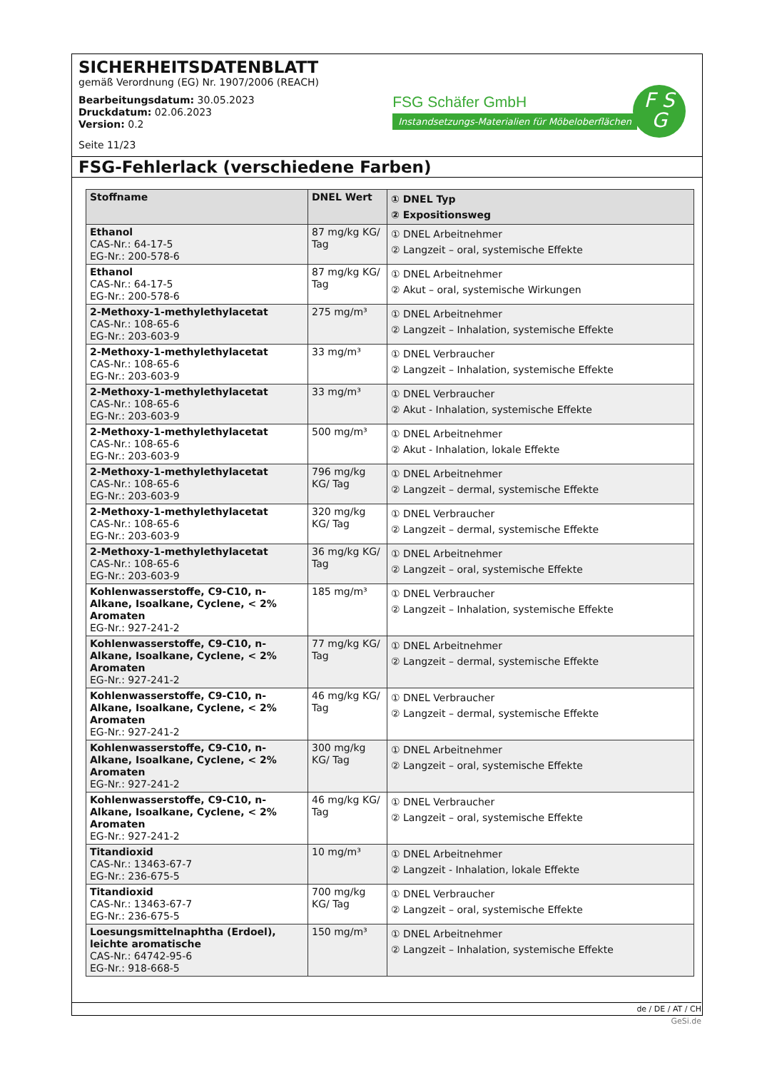SICHERHEITSDATENBLATT
gemäß Verordnung (EG) Nr. 1907/2006 (REACH)
Bearbeitungsdatum: 30.05.2023
Druckdatum: 02.06.2023
Version: 0.2
Seite 11/23
FSG Schäfer GmbH
Instandsetzungs-Materialien für Möbeloberflächen
F S
G
FSG-Fehlerlack (verschiedene Farben)
| Stoffname | DNEL Wert | ① DNEL Typ ② Expositionsweg |
| --- | --- | --- |
| Ethanol CAS-Nr.: 64-17-5 EG-Nr.: 200-578-6 | 87 mg/kg KG/ Tag | ① DNEL Arbeitnehmer ② Langzeit – oral, systemische Effekte |
| Ethanol CAS-Nr.: 64-17-5 EG-Nr.: 200-578-6 | 87 mg/kg KG/ Tag | ① DNEL Arbeitnehmer ② Akut – oral, systemische Wirkungen |
| 2-Methoxy-1-methylethylacetat CAS-Nr.: 108-65-6 EG-Nr.: 203-603-9 | 275 mg/m³ | ① DNEL Arbeitnehmer ② Langzeit – Inhalation, systemische Effekte |
| 2-Methoxy-1-methylethylacetat CAS-Nr.: 108-65-6 EG-Nr.: 203-603-9 | 33 mg/m³ | ① DNEL Verbraucher ② Langzeit – Inhalation, systemische Effekte |
| 2-Methoxy-1-methylethylacetat CAS-Nr.: 108-65-6 EG-Nr.: 203-603-9 | 33 mg/m³ | ① DNEL Verbraucher ② Akut - Inhalation, systemische Effekte |
| 2-Methoxy-1-methylethylacetat CAS-Nr.: 108-65-6 EG-Nr.: 203-603-9 | 500 mg/m³ | ① DNEL Arbeitnehmer ② Akut - Inhalation, lokale Effekte |
| 2-Methoxy-1-methylethylacetat CAS-Nr.: 108-65-6 EG-Nr.: 203-603-9 | 796 mg/kg KG/ Tag | ① DNEL Arbeitnehmer ② Langzeit – dermal, systemische Effekte |
| 2-Methoxy-1-methylethylacetat CAS-Nr.: 108-65-6 EG-Nr.: 203-603-9 | 320 mg/kg KG/ Tag | ① DNEL Verbraucher ② Langzeit – dermal, systemische Effekte |
| 2-Methoxy-1-methylethylacetat CAS-Nr.: 108-65-6 EG-Nr.: 203-603-9 | 36 mg/kg KG/ Tag | ① DNEL Arbeitnehmer ② Langzeit – oral, systemische Effekte |
| Kohlenwasserstoffe, C9-C10, n-Alkane, Isoalkane, Cyclene, < 2% Aromaten EG-Nr.: 927-241-2 | 185 mg/m³ | ① DNEL Verbraucher ② Langzeit – Inhalation, systemische Effekte |
| Kohlenwasserstoffe, C9-C10, n-Alkane, Isoalkane, Cyclene, < 2% Aromaten EG-Nr.: 927-241-2 | 77 mg/kg KG/ Tag | ① DNEL Arbeitnehmer ② Langzeit – dermal, systemische Effekte |
| Kohlenwasserstoffe, C9-C10, n-Alkane, Isoalkane, Cyclene, < 2% Aromaten EG-Nr.: 927-241-2 | 46 mg/kg KG/ Tag | ① DNEL Verbraucher ② Langzeit – dermal, systemische Effekte |
| Kohlenwasserstoffe, C9-C10, n-Alkane, Isoalkane, Cyclene, < 2% Aromaten EG-Nr.: 927-241-2 | 300 mg/kg KG/ Tag | ① DNEL Arbeitnehmer ② Langzeit – oral, systemische Effekte |
| Kohlenwasserstoffe, C9-C10, n-Alkane, Isoalkane, Cyclene, < 2% Aromaten EG-Nr.: 927-241-2 | 46 mg/kg KG/ Tag | ① DNEL Verbraucher ② Langzeit – oral, systemische Effekte |
| Titandioxid CAS-Nr.: 13463-67-7 EG-Nr.: 236-675-5 | 10 mg/m³ | ① DNEL Arbeitnehmer ② Langzeit - Inhalation, lokale Effekte |
| Titandioxid CAS-Nr.: 13463-67-7 EG-Nr.: 236-675-5 | 700 mg/kg KG/ Tag | ① DNEL Verbraucher ② Langzeit – oral, systemische Effekte |
| Loesungsmittelnaphtha (Erdoel), leichte aromatische CAS-Nr.: 64742-95-6 EG-Nr.: 918-668-5 | 150 mg/m³ | ① DNEL Arbeitnehmer ② Langzeit – Inhalation, systemische Effekte |
de / DE / AT / CH
GeSi.de